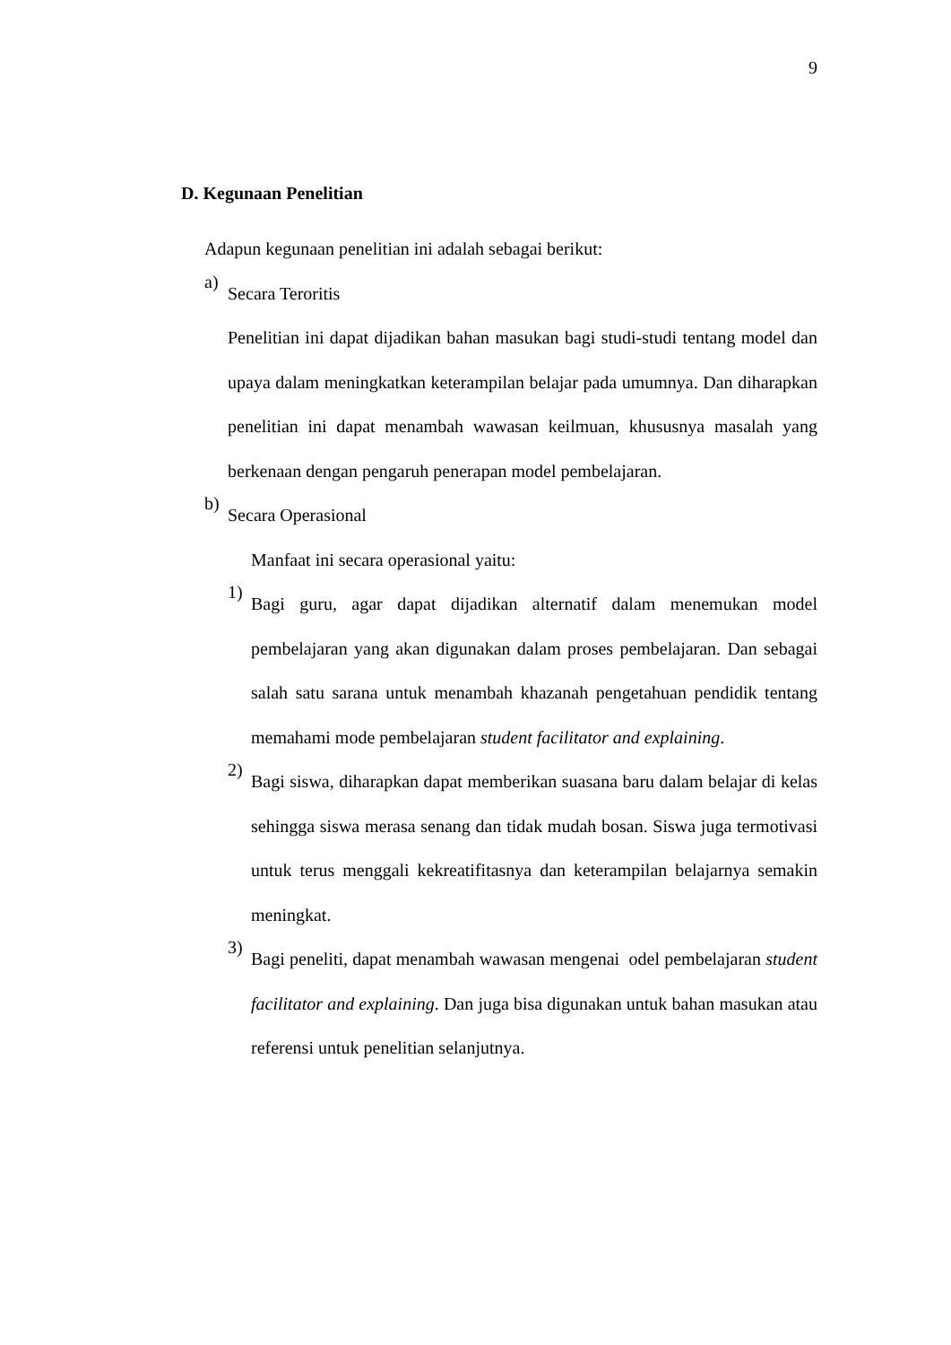9
D. Kegunaan Penelitian
Adapun kegunaan penelitian ini adalah sebagai berikut:
a)
Secara Teroritis
Penelitian ini dapat dijadikan bahan masukan bagi studi-studi tentang model dan upaya dalam meningkatkan keterampilan belajar pada umumnya. Dan diharapkan penelitian ini dapat menambah wawasan keilmuan, khususnya masalah yang berkenaan dengan pengaruh penerapan model pembelajaran.
b)
Secara Operasional
Manfaat ini secara operasional yaitu:
1)
Bagi guru, agar dapat dijadikan alternatif dalam menemukan model pembelajaran yang akan digunakan dalam proses pembelajaran. Dan sebagai salah satu sarana untuk menambah khazanah pengetahuan pendidik tentang memahami mode pembelajaran student facilitator and explaining.
2)
Bagi siswa, diharapkan dapat memberikan suasana baru dalam belajar di kelas sehingga siswa merasa senang dan tidak mudah bosan. Siswa juga termotivasi untuk terus menggali kekreatifitasnya dan keterampilan belajarnya semakin meningkat.
3)
Bagi peneliti, dapat menambah wawasan mengenai odel pembelajaran student facilitator and explaining. Dan juga bisa digunakan untuk bahan masukan atau referensi untuk penelitian selanjutnya.